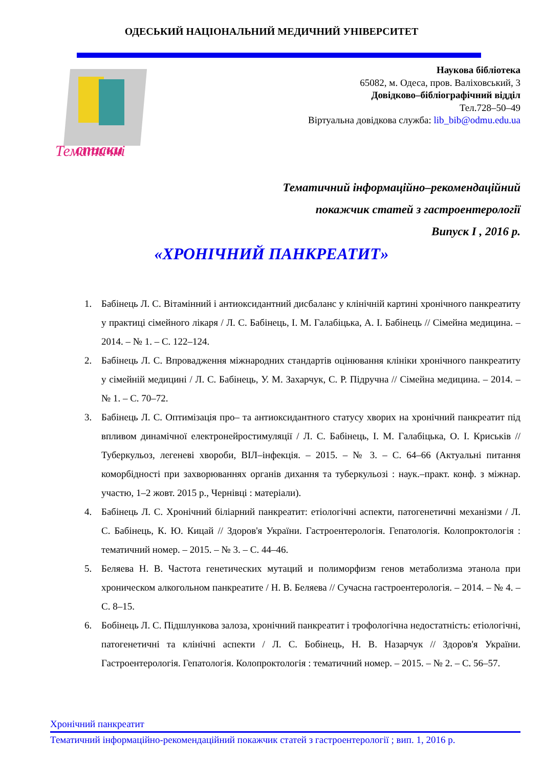ОДЕСЬКИЙ НАЦІОНАЛЬНИЙ МЕДИЧНИЙ УНІВЕРСИТЕТ
Тематичні
списки
Наукова бібліотека
65082, м. Одеса, пров. Валіховський, 3
Довідково–бібліографічний відділ
Тел.728–50–49
Віртуальна довідкова служба: lib_bib@odmu.edu.ua
Тематичний інформаційно–рекомендаційний
покажчик статей з гастроентерології
Випуск І , 2016 р.
«ХРОНІЧНИЙ ПАНКРЕАТИТ»
1. Бабінець Л. С. Вітамінний і антиоксидантний дисбаланс у клінічній картині хронічного панкреатиту у практиці сімейного лікаря / Л. С. Бабінець, І. М. Галабіцька, А. І. Бабінець // Сімейна медицина. – 2014. – № 1. – С. 122–124.
2. Бабінець Л. С. Впровадження міжнародних стандартів оцінювання клініки хронічного панкреатиту у сімейній медицині / Л. С. Бабінець, У. М. Захарчук, С. Р. Підручна // Сімейна медицина. – 2014. – № 1. – С. 70–72.
3. Бабінець Л. С. Оптимізація про– та антиоксидантного статусу хворих на хронічний панкреатит під впливом динамічної електронейростимуляції / Л. С. Бабінець, І. М. Галабіцька, О. І. Криськів // Туберкульоз, легеневі хвороби, ВІЛ–інфекція. – 2015. – № 3. – С. 64–66 (Актуальні питання коморбідності при захворюваннях органів дихання та туберкульозі : наук.–практ. конф. з міжнар. участю, 1–2 жовт. 2015 р., Чернівці : матеріали).
4. Бабінець Л. С. Хронічний біліарний панкреатит: етіологічні аспекти, патогенетичні механізми / Л. С. Бабінець, К. Ю. Кицай // Здоров'я України. Гастроентерологія. Гепатологія. Колопроктологія : тематичний номер. – 2015. – № 3. – С. 44–46.
5. Беляева Н. В. Частота генетических мутаций и полиморфизм генов метаболизма этанола при хроническом алкогольном панкреатите / Н. В. Беляева // Сучасна гастроентерологія. – 2014. – № 4. – С. 8–15.
6. Бобінець Л. С. Підшлункова залоза, хронічний панкреатит і трофологічна недостатність: етіологічні, патогенетичні та клінічні аспекти / Л. С. Бобінець, Н. В. Назарчук // Здоров'я України. Гастроентерологія. Гепатологія. Колопроктологія : тематичний номер. – 2015. – № 2. – С. 56–57.
Хронічний панкреатит
Тематичний інформаційно-рекомендаційний покажчик статей з гастроентерології ; вип. 1, 2016 р.